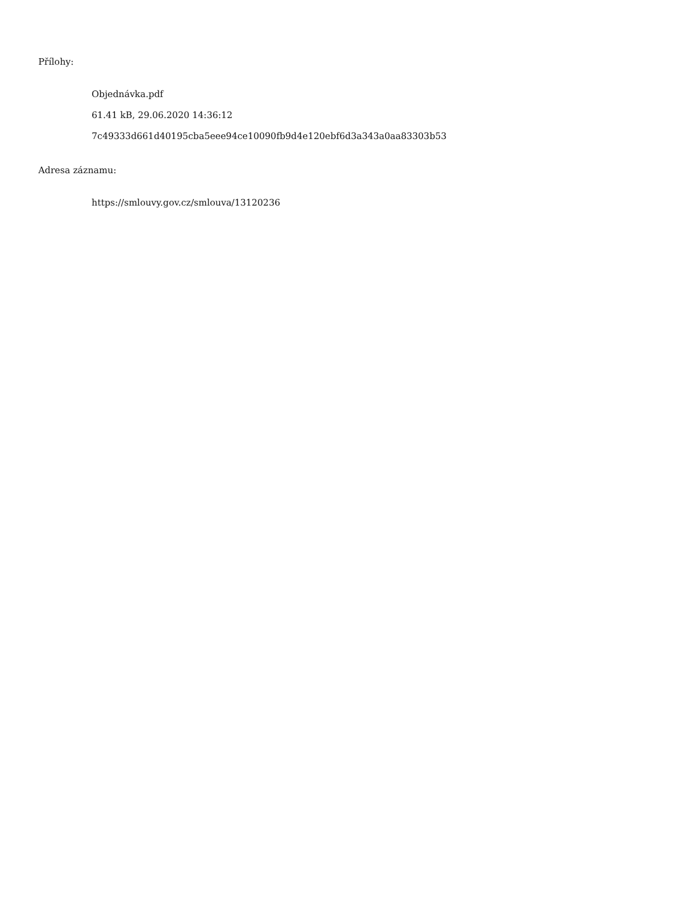Přílohy:
Objednávka.pdf
61.41 kB, 29.06.2020 14:36:12
7c49333d661d40195cba5eee94ce10090fb9d4e120ebf6d3a343a0aa83303b53
Adresa záznamu:
https://smlouvy.gov.cz/smlouva/13120236